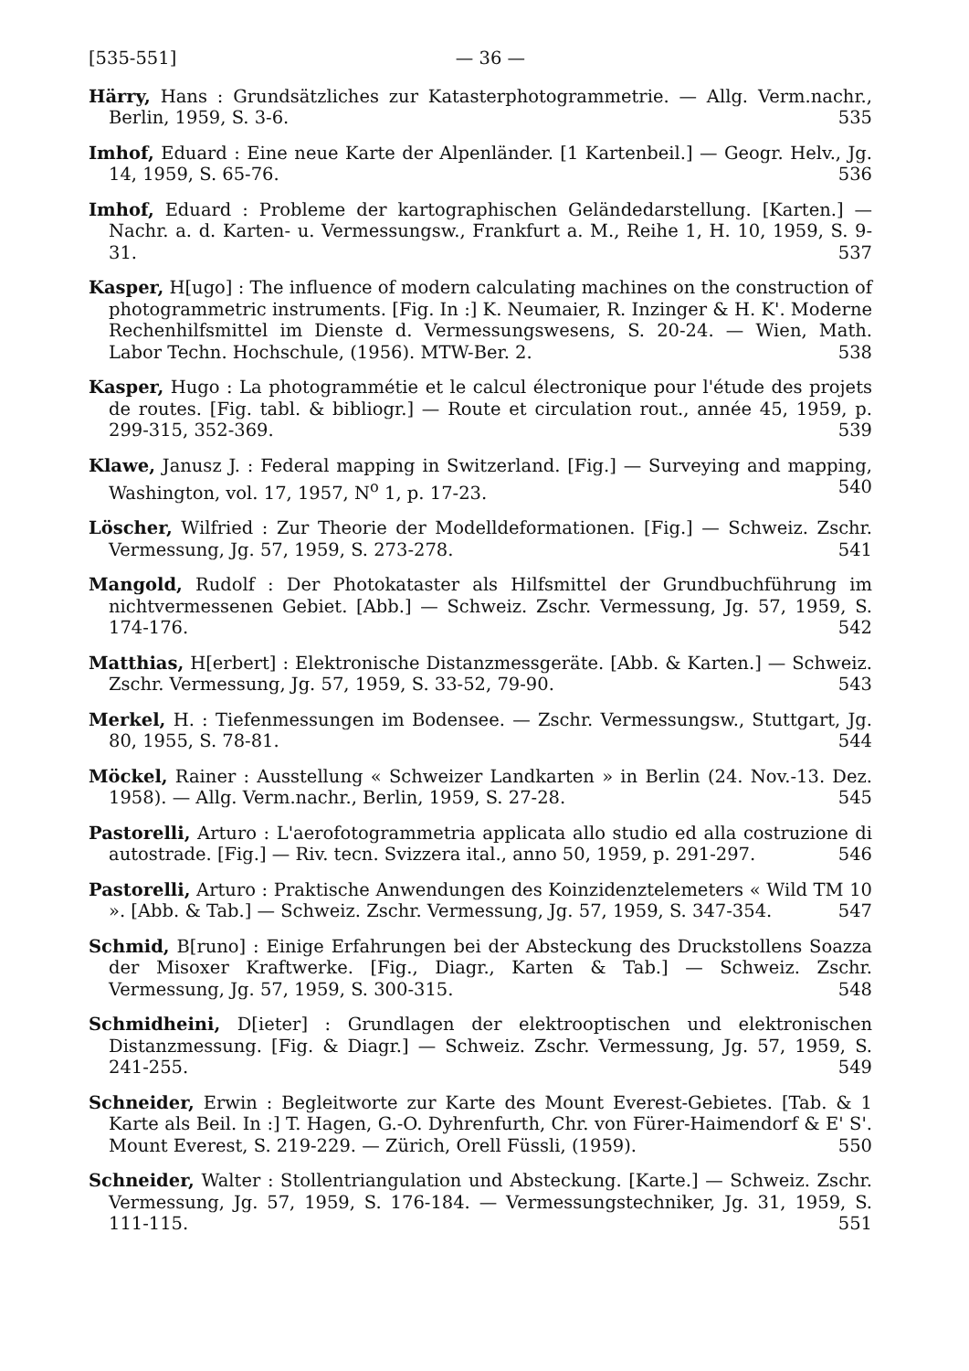[535-551] — 36 —
Härry, Hans : Grundsätzliches zur Katasterphotogrammetrie. — Allg. Verm.nachr., Berlin, 1959, S. 3-6. 535
Imhof, Eduard : Eine neue Karte der Alpenländer. [1 Kartenbeil.] — Geogr. Helv., Jg. 14, 1959, S. 65-76. 536
Imhof, Eduard : Probleme der kartographischen Geländedarstellung. [Karten.] — Nachr. a. d. Karten- u. Vermessungsw., Frankfurt a. M., Reihe 1, H. 10, 1959, S. 9-31. 537
Kasper, H[ugo] : The influence of modern calculating machines on the construction of photogrammetric instruments. [Fig. In :] K. Neumaier, R. Inzinger & H. K'. Moderne Rechenhilfsmittel im Dienste d. Vermessungswesens, S. 20-24. — Wien, Math. Labor Techn. Hochschule, (1956). MTW-Ber. 2. 538
Kasper, Hugo : La photogrammétie et le calcul électronique pour l'étude des projets de routes. [Fig. tabl. & bibliogr.] — Route et circulation rout., année 45, 1959, p. 299-315, 352-369. 539
Klawe, Janusz J. : Federal mapping in Switzerland. [Fig.] — Surveying and mapping, Washington, vol. 17, 1957, N<sup>o</sup> 1, p. 17-23. 540
Löscher, Wilfried : Zur Theorie der Modelldeformationen. [Fig.] — Schweiz. Zschr. Vermessung, Jg. 57, 1959, S. 273-278. 541
Mangold, Rudolf : Der Photokataster als Hilfsmittel der Grundbuchführung im nichtvermessenen Gebiet. [Abb.] — Schweiz. Zschr. Vermessung, Jg. 57, 1959, S. 174-176. 542
Matthias, H[erbert] : Elektronische Distanzmessgeräte. [Abb. & Karten.] — Schweiz. Zschr. Vermessung, Jg. 57, 1959, S. 33-52, 79-90. 543
Merkel, H. : Tiefenmessungen im Bodensee. — Zschr. Vermessungsw., Stuttgart, Jg. 80, 1955, S. 78-81. 544
Möckel, Rainer : Ausstellung « Schweizer Landkarten » in Berlin (24. Nov.-13. Dez. 1958). — Allg. Verm.nachr., Berlin, 1959, S. 27-28. 545
Pastorelli, Arturo : L'aerofotogrammetria applicata allo studio ed alla costruzione di autostrade. [Fig.] — Riv. tecn. Svizzera ital., anno 50, 1959, p. 291-297. 546
Pastorelli, Arturo : Praktische Anwendungen des Koinzidenztelemeters « Wild TM 10 ». [Abb. & Tab.] — Schweiz. Zschr. Vermessung, Jg. 57, 1959, S. 347-354. 547
Schmid, B[runo] : Einige Erfahrungen bei der Absteckung des Druckstollens Soazza der Misoxer Kraftwerke. [Fig., Diagr., Karten & Tab.] — Schweiz. Zschr. Vermessung, Jg. 57, 1959, S. 300-315. 548
Schmidheini, D[ieter] : Grundlagen der elektrooptischen und elektronischen Distanzmessung. [Fig. & Diagr.] — Schweiz. Zschr. Vermessung, Jg. 57, 1959, S. 241-255. 549
Schneider, Erwin : Begleitworte zur Karte des Mount Everest-Gebietes. [Tab. & 1 Karte als Beil. In :] T. Hagen, G.-O. Dyhrenfurth, Chr. von Fürer-Haimendorf & E' S'. Mount Everest, S. 219-229. — Zürich, Orell Füssli, (1959). 550
Schneider, Walter : Stollentriangulation und Absteckung. [Karte.] — Schweiz. Zschr. Vermessung, Jg. 57, 1959, S. 176-184. — Vermessungstechniker, Jg. 31, 1959, S. 111-115. 551